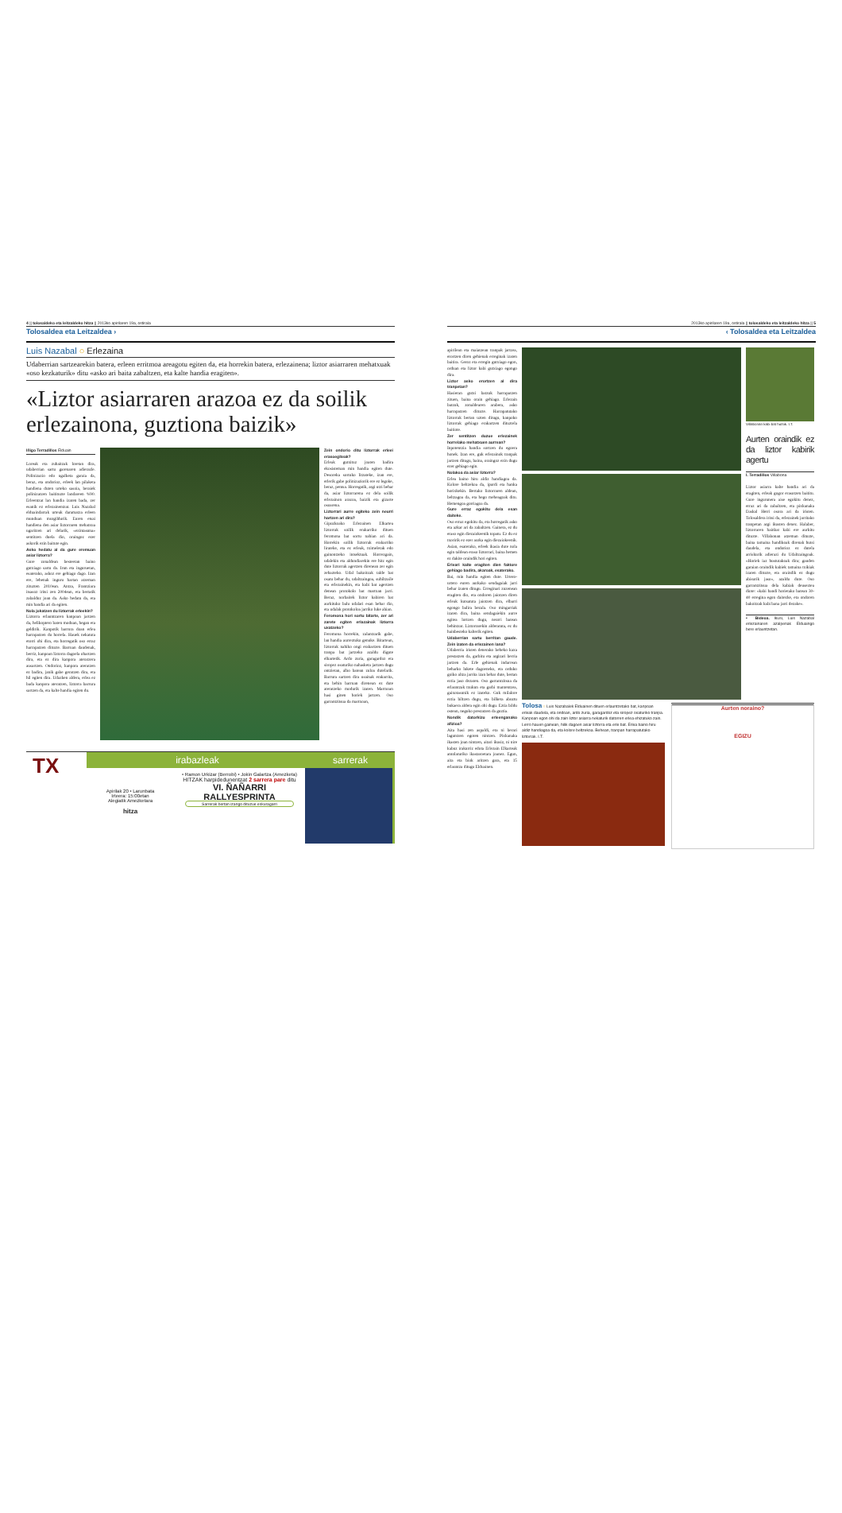4 || tolosaldeko eta leitzaldeko hitza || 2013ko apirilaren 19a, ostirala
Tolosaldea eta Leitzaldea ›
Luis Nazabal ○ Erlezaina
Udaberrian sartzearekin batera, erleen erritmoa areagotu egiten da, eta horrekin batera, erlezainena; liztor asiarraren mehatxuak «oso kezkaturik» ditu «asko ari baita zabaltzen, eta kalte handia eragiten».
«Liztor asiarraren arazoa ez da soilik erlezainona, guztiona baizik»
Iñigo Terradillos Elduain
Loreak eta zuhaitzak loretan dira, udaberrian sartu garenaren adierazle. Polinizazio edo ugalketa garaia da, beraz, eta ondorioz, erleek lan pilaketa handiena duten urteko sasoia, beraiek polinizatzen baitituzte landareen %90. Erleentzat lan handia izaten bada, zer esanik ez erlezainentzat. Luis Nazabal elduaindarrak urteak daramatza erleen munduan murgildurik. Euren etsai handiena den asiar liztorraren mehatxua ugaritzen ari delarik, «ezintasuna» sentitzen duela dio, oraingoz ezer askorik ezin baitute egin.
Asko hedatu al da gure eremuan asiar liztorra?
Gure zonaldean besteetan baino gutxiago sartu da. Irun eta inguruetan, esaterako, askoz ere gehiago dago. Izan ere, lehenak inguru hartan atzeman zituzten 2010ean. Antza, Frantziara itsasoz iritsi zen 2004ean, eta bertatik zabalduz joan da. Asko hedatu da, eta min handia ari da egiten.
Nola jokatzen du liztorrak erleekin?
Liztorra erlauntzaren kanpoan jartzen da, helikoptero baten moduan, hegan eta geldirik. Kanpotik barrura doan erlea harrapatzen du horrela. Hauek nekatuta etorri ohi dira, eta horregatik oso erraz harrapatzen dituzte. Barruan daudenak, berriz, kanpoan liztorra dagoela ohartzen dira, eta ez dira kanpora ateratzera ausartzen. Ondorioz, kanpora ateratzen ez badira, janik gabe geratzen dira, eta hil egiten dira. Udazken aldera, erlea ez bada kanpora ateratzen, liztorra barrura sartzen da, eta kalte handia egiten du.
Zein ondorio ditu liztorrak erleei erasoegiteak?
Erleak gutxituz joaten badira ekosisteman min handia egiten dute. Desoreka sortuko litzateke, izan ere, erlerik gabe polinizaziorik ere ez legoke, beraz, pentsa. Horregatik, argi utzi behar da, asiar liztorrarena ez dela soilik erlezainon arazoa, baizik eta gizarte osoarena.
Liztorrari aurre egiteko zein neurri hartzen ari dira?
Gipuzkoako Erlezainen Elkartea liztorrak soilik erakarriko dituen feromona bat sortu nahian ari da. Horrekin soilik liztorrak erakarriko lirateke, eta ez erleak, tximeletak edo gainontzeko intsektuak. Horrezgain, udalekin eta aldundiarekin ere hitz egin dute liztorrak agertzen direnean zer egin zehazteko. Udal bakoitzak talde bat osatu behar du, udaltzaingoa, suhiltzaile eta erlezainekin, eta kabi bat agertzen denean protokolo bat martxan jarri. Beraz, norbaitek liztor kabiren bat aurkituko balu udalari esan behar dio, eta udalak protokoloa jarriko luke abian.
Feromona hori sortu bitarte, zer ari zarete egiten erlazainak liztorra uxatzeko?
Feromona horrekin, zalantzarik gabe, lan handia aurreztuko genuke. Bitartean, liztorrak nahiko ongi erakartzen dituen tranpa bat jartzeko azaldu digute elkartetik. Ardo zuria, garagardoz eta siropez osaturiko nahasketa jartzen dugu ontzietan, albo batean zuloa dutelarik. Barrura sartzen dira usainak erakarrita, eta behin barruan direnean ez dute ateratzeko modurik izaten. Martxoan hasi ginen horiek jartzen. Oso garrantzitsua da martxoan,
TX
irabazleak sarrerak
Apirilak 20 • Larunbata
Irteera: 15:00etan
Alegiatik Amezketara
hitza
• Ramon Urkizar (Berrobi) • Jokin Galartza (Amezketa)
HITZAK harpidedunentzat 2 sarrera pare ditu
VI. ÑAÑARRI
RALLYESPRINTA
Sarrerak bertan izango dituzue eskuragarri
2013ko apirilaren 19a, ostirala || tolosaldeko eta leitzaldeko hitza || 5
‹ Tolosaldea eta Leitzaldea
apirilean eta maiatzean tranpak jartzea, erortzen diren gehienak erreginak izaten baitira. Geroz eta erregin gutxiago egon, orduan eta liztor kabi gutxiago egongo dira.
Liztor asko erortzen al dira tranpetan?
Hasieran gutxi batzuk harrapatzen zituen, baina orain gehiago. Erlezain batzuk, zonaldearen arabera, asko harrapatzen dituzte. Harrapatutako liztorrak bertan uzten ditugu, kanpoko liztorrak gehiago erakartzen dituztela baitiote.
Zer sentitzen duzue erlezainek horrelako mehatxuen aurrean?
Inpotentzia handia sortzen du egoera honek. Izan ere, guk erlezainok tranpak jartzen ditugu, baina, oraingoz ezin dugu ezer gehiago egin.
Nolakoa da asiar liztorra?
Erlea baino hiru aldiz handiagoa da. Kolore beltzekoa da, ipurdi eta hanka horixkekin. Bertako liztorraren aldean, beltzagoa da, eta hego meheagoak ditu. Hemengoa gorriagoa da.
Gure erraz egokitu dela esan daiteke.
Oso erraz egokitu da, eta horregatik asko eta azkar ari da zabaltzen. Gainera, ez du eraso egin diezaiokeenik topatu. Ez du ez txoririk ez ezer aurka egin diezaiokeenik. Asian, esaterako, erleek ikasia dute nola egin taldean eraso liztorrari, baina hemen ez dakite oraindik hori egiten.
Erleari kalte eragiten dien faktore gehiago badira, akaroak, esaterako.
Bai, min handia egiten dute. Urtero-urtero euren aurkako sendagaiak jarri behar izaten ditugu. Erreginari zuzenean eragiten dio, eta ondoren jaiotzen diren erleak kutsatuta jaiotzen dira, elbarri egongo balira bezala. Oso mingarriak izaten dira, baina sendagaiekin aurre egitea lortzen dugu, neurri batean behintzat. Liztorrarekin alderatuta, ez du hainbesteko kalterik egiten.
Udaberrian sartu berritan gaude. Zein izaten da erlezainen lana?
Udaberria iristen denerako beheko kaxa prestatzen da, garbitu eta argizari berria jartzen da. Erle gehienak indarrean beharko lukete dagoeneko, eta orduko goiko altza jarrita izan behar dute, bertan eztia jaso dezaten. Oso garrantzitsua da erlauntzak txukun eta garbi mantentzea, gaixotasunik ez izateko. Guk milalore eztia biltzen dugu, eta bilketa abuztu bukaera aldera egin ohi dugu. Eztia bildu ostean, neguko prestatzen da guztia.
Nondik datorkizu erleenganako afizioa?
Aita hasi zen aspaldi, eta ni berari laguntzen egoten nintzen. Pixkanaka ikasten joan nintzen, aitari ikusiz, ni nire kabuz irakurriz edota Erlezain Elkarteak antolaturiko ikastaroetara joanez. Egun, aita eta biok aritzen gara, eta 15 erlauntza ditugu Elduainen.
Villabonan kabi bat hutsik. I.T.
Aurten oraindik ez da liztor kabirik agertu
I. Terradillos Villabona
Liztor asiarra kalte handia ari da eragiten, erleak gogor erasotzen baititu. Gure ingurunera aise egokitu denez, erraz ari da zabaltzen, eta pixkanaka Euskal Herri osora ari da iristen. Tolosaldera iritsi da, erlezainek jarritako tranpetan argi ikusten denez. Halaber, liztorraren hainbat kabi ere aurkitu dituzte. Villabonan atzeman dituzte, baina tamaina handikoak direnak hutsi daudela, eta ondorioz ez dutela arriskurik adierazi du Udaltzaingoak. «Horiek iaz hustutakoak dira; gauden garaian oraindik kabiek tamaina txikiak izaten dituzte, eta oraindik ez dugu abisurik jaso», azaldu dute. Oso garrantzitsua dela kabiak deuseztea diote: «kabi handi horietako batean 30-40 erregina egon daitezke, eta ondoren bakoitzak kabi bana jarri dezake».
▪ Bideoa. Ikusi, Luis Nazabal erlezainaren azalpenak Elduaingo bere erlauntzetan.
Tolosa ○ Luis Nazabalek Elduainen dituen erlauntzetako bat, kanpoan erleak daudela, eta ondoan, ardo zuria, garagardoz eta siropez osaturiko tranpa. Kanpoan egon ohi da zain liztor asiarra nekaturik datorren erlea ehizatuko zain. Lerro hauen gainean, hilik dagoen asiar liztorra eta erle bat. Erlea baino hiru aldiz handiagoa da, eta kolore beltzekoa. Behean, tranpan harrapatutako liztorrak. I.T.
Aurten noraino?
EGIZU